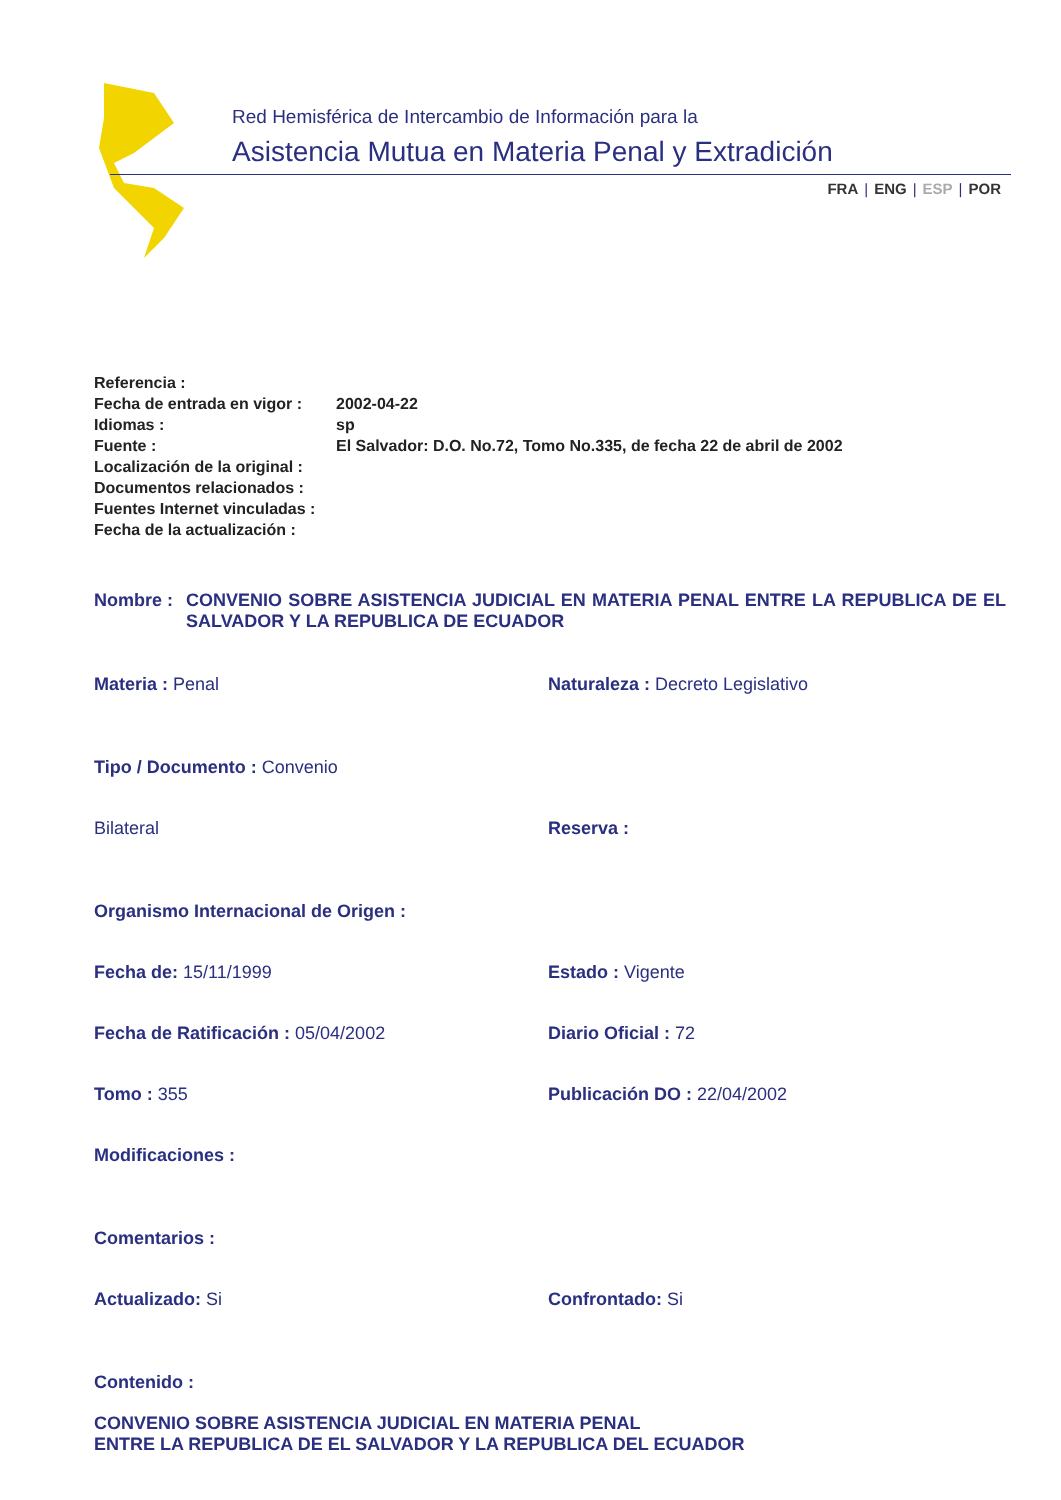Red Hemisférica de Intercambio de Información para la
Asistencia Mutua en Materia Penal y Extradición
FRA | ENG | ESP | POR
| Referencia : | |
| Fecha de entrada en vigor : | 2002-04-22 |
| Idiomas : | sp |
| Fuente : | El Salvador: D.O. No.72, Tomo No.335, de fecha 22 de abril de 2002 |
| Localización de la original : | |
| Documentos relacionados : | |
| Fuentes Internet vinculadas : | |
| Fecha de la actualización : | |
Nombre : CONVENIO SOBRE ASISTENCIA JUDICIAL EN MATERIA PENAL ENTRE LA REPUBLICA DE EL SALVADOR Y LA REPUBLICA DE ECUADOR
Materia : Penal Naturaleza : Decreto Legislativo
Tipo / Documento : Convenio
Bilateral Reserva :
Organismo Internacional de Origen :
Fecha de: 15/11/1999 Estado : Vigente
Fecha de Ratificación : 05/04/2002 Diario Oficial : 72
Tomo : 355 Publicación DO : 22/04/2002
Modificaciones :
Comentarios :
Actualizado: Si Confrontado: Si
Contenido :
CONVENIO SOBRE ASISTENCIA JUDICIAL EN MATERIA PENAL
ENTRE LA REPUBLICA DE EL SALVADOR Y LA REPUBLICA DEL ECUADOR